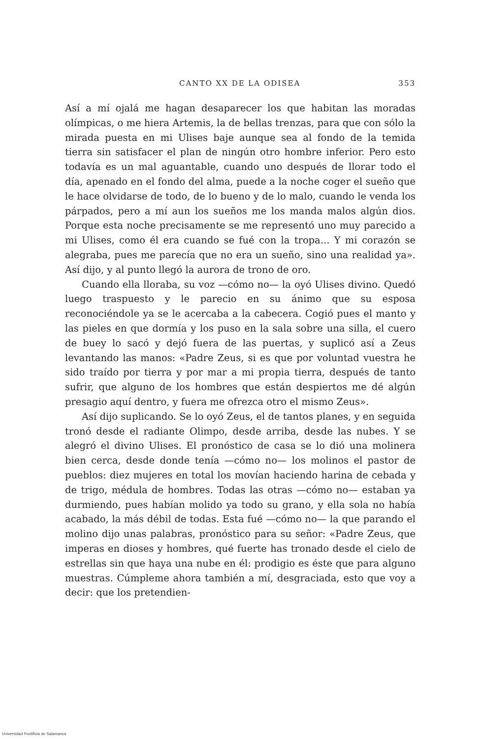CANTO XX DE LA ODISEA 353
Así a mí ojalá me hagan desaparecer los que habitan las moradas olímpicas, o me hiera Artemis, la de bellas trenzas, para que con sólo la mirada puesta en mi Ulises baje aunque sea al fondo de la temida tierra sin satisfacer el plan de ningún otro hombre inferior. Pero esto todavía es un mal aguantable, cuando uno después de llorar todo el día, apenado en el fondo del alma, puede a la noche coger el sueño que le hace olvidarse de todo, de lo bueno y de lo malo, cuando le venda los párpados, pero a mí aun los sueños me los manda malos algún dios. Porque esta noche precisamente se me representó uno muy parecido a mi Ulises, como él era cuando se fué con la tropa... Y mi corazón se alegraba, pues me parecía que no era un sueño, sino una realidad ya». Así dijo, y al punto llegó la aurora de trono de oro.
Cuando ella lloraba, su voz —cómo no— la oyó Ulises divino. Quedó luego traspuesto y le parecio en su ánimo que su esposa reconociéndole ya se le acercaba a la cabecera. Cogió pues el manto y las pieles en que dormía y los puso en la sala sobre una silla, el cuero de buey lo sacó y dejó fuera de las puertas, y suplicó así a Zeus levantando las manos: «Padre Zeus, si es que por voluntad vuestra he sido traído por tierra y por mar a mi propia tierra, después de tanto sufrir, que alguno de los hombres que están despiertos me dé algún presagio aquí dentro, y fuera me ofrezca otro el mismo Zeus».
Así dijo suplicando. Se lo oyó Zeus, el de tantos planes, y en seguida tronó desde el radiante Olimpo, desde arriba, desde las nubes. Y se alegró el divino Ulises. El pronóstico de casa se lo dió una molinera bien cerca, desde donde tenía —cómo no— los molinos el pastor de pueblos: diez mujeres en total los movían haciendo harina de cebada y de trigo, médula de hombres. Todas las otras —cómo no— estaban ya durmiendo, pues habían molido ya todo su grano, y ella sola no había acabado, la más débil de todas. Esta fué —cómo no— la que parando el molino dijo unas palabras, pronóstico para su señor: «Padre Zeus, que imperas en dioses y hombres, qué fuerte has tronado desde el cielo de estrellas sin que haya una nube en él: prodigio es éste que para alguno muestras. Cúmpleme ahora también a mí, desgraciada, esto que voy a decir: que los pretendien-
Universidad Pontificia de Salamanca